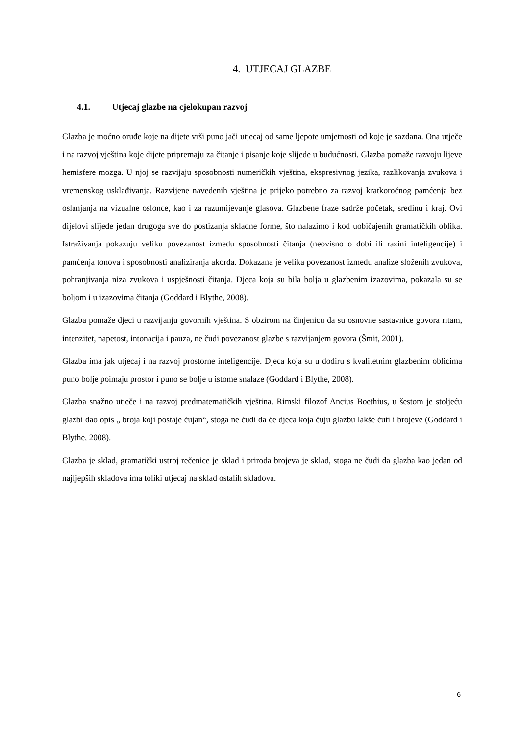4. UTJECAJ GLAZBE
4.1. Utjecaj glazbe na cjelokupan razvoj
Glazba je moćno oruđe koje na dijete vrši puno jači utjecaj od same ljepote umjetnosti od koje je sazdana. Ona utječe i na razvoj vještina koje dijete pripremaju za čitanje i pisanje koje slijede u budućnosti. Glazba pomaže razvoju lijeve hemisfere mozga. U njoj se razvijaju sposobnosti numeričkih vještina, ekspresivnog jezika, razlikovanja zvukova i vremenskog usklađivanja. Razvijene navedenih vještina je prijeko potrebno za razvoj kratkoročnog pamćenja bez oslanjanja na vizualne oslonce, kao i za razumijevanje glasova. Glazbene fraze sadrže početak, sredinu i kraj. Ovi dijelovi slijede jedan drugoga sve do postizanja skladne forme, što nalazimo i kod uobičajenih gramatičkih oblika. Istraživanja pokazuju veliku povezanost između sposobnosti čitanja (neovisno o dobi ili razini inteligencije) i pamćenja tonova i sposobnosti analiziranja akorda. Dokazana je velika povezanost između analize složenih zvukova, pohranjivanja niza zvukova i uspješnosti čitanja. Djeca koja su bila bolja u glazbenim izazovima, pokazala su se boljom i u izazovima čitanja (Goddard i Blythe, 2008).
Glazba pomaže djeci u razvijanju govornih vještina. S obzirom na činjenicu da su osnovne sastavnice govora ritam, intenzitet, napetost, intonacija i pauza, ne čudi povezanost glazbe s razvijanjem govora (Šmit, 2001).
Glazba ima jak utjecaj i na razvoj prostorne inteligencije. Djeca koja su u dodiru s kvalitetnim glazbenim oblicima puno bolje poimaju prostor i puno se bolje u istome snalaze (Goddard i Blythe, 2008).
Glazba snažno utječe i na razvoj predmatematičkih vještina. Rimski filozof Ancius Boethius, u šestom je stoljeću glazbi dao opis „ broja koji postaje čujan“, stoga ne čudi da će djeca koja čuju glazbu lakše čuti i brojeve (Goddard i Blythe, 2008).
Glazba je sklad, gramatički ustroj rečenice je sklad i priroda brojeva je sklad, stoga ne čudi da glazba kao jedan od najljepših skladova ima toliki utjecaj na sklad ostalih skladova.
6